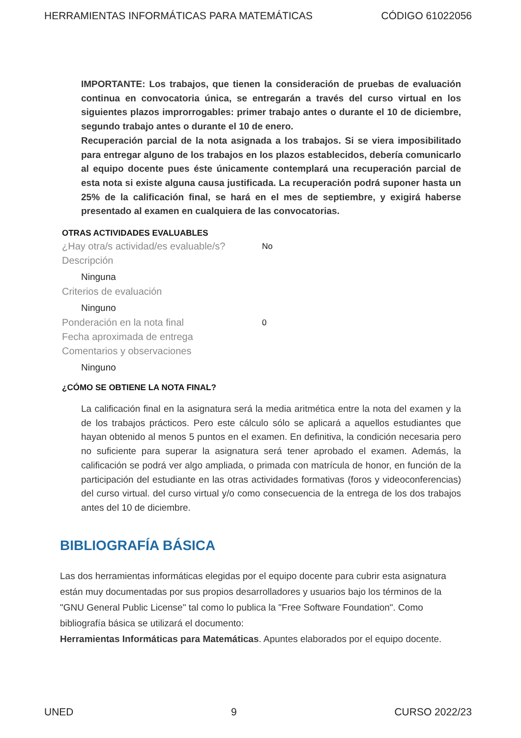HERRAMIENTAS INFORMÁTICAS PARA MATEMÁTICAS CÓDIGO 61022056
IMPORTANTE: Los trabajos, que tienen la consideración de pruebas de evaluación continua en convocatoria única, se entregarán a través del curso virtual en los siguientes plazos improrrogables: primer trabajo antes o durante el 10 de diciembre, segundo trabajo antes o durante el 10 de enero.
Recuperación parcial de la nota asignada a los trabajos. Si se viera imposibilitado para entregar alguno de los trabajos en los plazos establecidos, debería comunicarlo al equipo docente pues éste únicamente contemplará una recuperación parcial de esta nota si existe alguna causa justificada. La recuperación podrá suponer hasta un 25% de la calificación final, se hará en el mes de septiembre, y exigirá haberse presentado al examen en cualquiera de las convocatorias.
OTRAS ACTIVIDADES EVALUABLES
¿Hay otra/s actividad/es evaluable/s? No
Descripción
Ninguna
Criterios de evaluación
Ninguno
Ponderación en la nota final 0
Fecha aproximada de entrega
Comentarios y observaciones
Ninguno
¿CÓMO SE OBTIENE LA NOTA FINAL?
La calificación final en la asignatura será la media aritmética entre la nota del examen y la de los trabajos prácticos. Pero este cálculo sólo se aplicará a aquellos estudiantes que hayan obtenido al menos 5 puntos en el examen. En definitiva, la condición necesaria pero no suficiente para superar la asignatura será tener aprobado el examen. Además, la calificación se podrá ver algo ampliada, o primada con matrícula de honor, en función de la participación del estudiante en las otras actividades formativas (foros y videoconferencias) del curso virtual. del curso virtual y/o como consecuencia de la entrega de los dos trabajos antes del 10 de diciembre.
BIBLIOGRAFÍA BÁSICA
Las dos herramientas informáticas elegidas por el equipo docente para cubrir esta asignatura están muy documentadas por sus propios desarrolladores y usuarios bajo los términos de la "GNU General Public License" tal como lo publica la "Free Software Foundation". Como bibliografía básica se utilizará el documento:
Herramientas Informáticas para Matemáticas. Apuntes elaborados por el equipo docente.
UNED 9 CURSO 2022/23